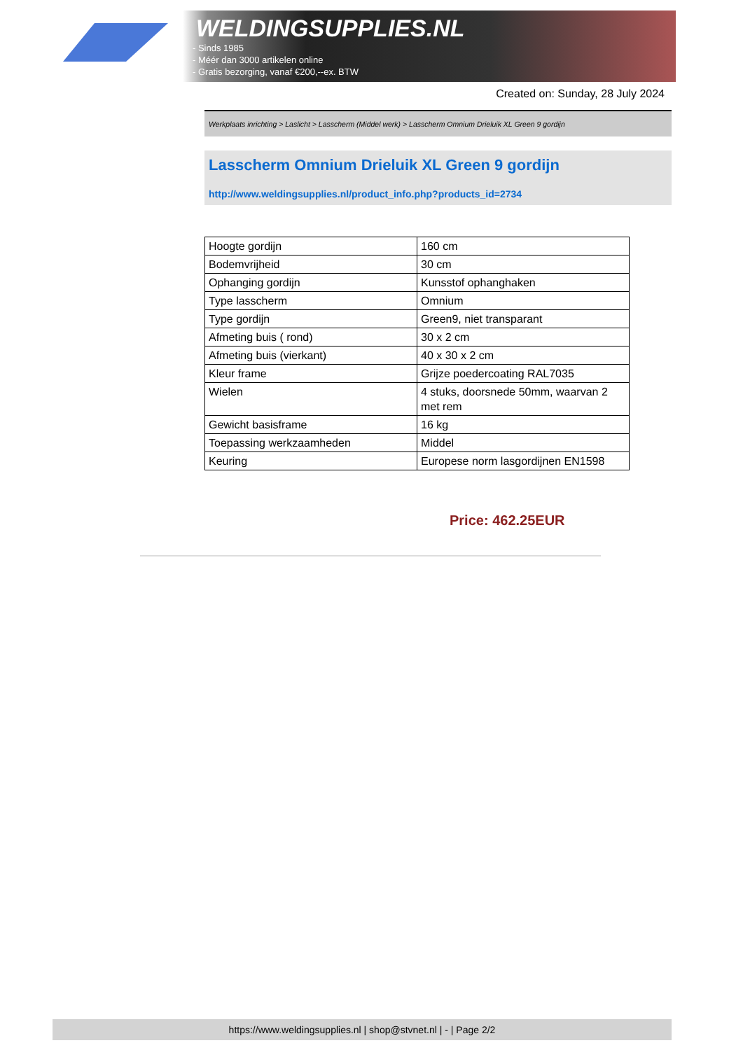WELDINGSUPPLIES.NL
- Sinds 1985
- Méér dan 3000 artikelen online
- Gratis bezorging, vanaf €200,--ex. BTW
Created on: Sunday, 28 July 2024
Werkplaats inrichting > Laslicht > Lasscherm (Middel werk) > Lasscherm Omnium Drieluik XL Green 9 gordijn
Lasscherm Omnium Drieluik XL Green 9 gordijn
http://www.weldingsupplies.nl/product_info.php?products_id=2734
| Hoogte gordijn | 160 cm |
| Bodemvrijheid | 30 cm |
| Ophanging gordijn | Kunsstof ophanghaken |
| Type lasscherm | Omnium |
| Type gordijn | Green9, niet transparant |
| Afmeting buis ( rond) | 30 x 2 cm |
| Afmeting buis (vierkant) | 40 x 30 x 2 cm |
| Kleur frame | Grijze poedercoating RAL7035 |
| Wielen | 4 stuks, doorsnede 50mm, waarvan 2 met rem |
| Gewicht basisframe | 16 kg |
| Toepassing werkzaamheden | Middel |
| Keuring | Europese norm lasgordijnen EN1598 |
Price: 462.25EUR
https://www.weldingsupplies.nl | shop@stvnet.nl | - | Page 2/2